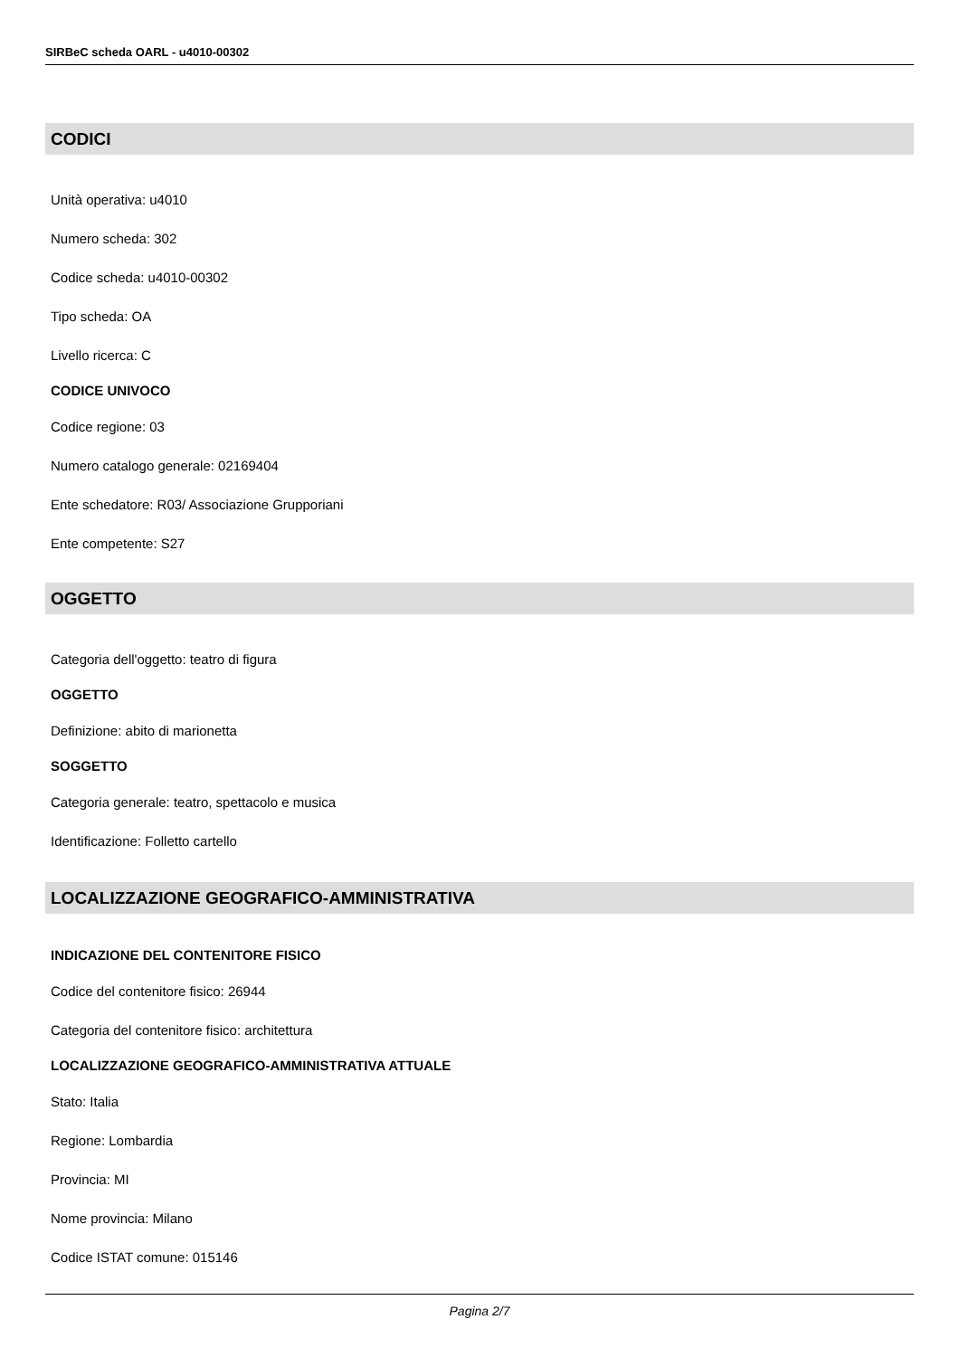SIRBeC scheda OARL - u4010-00302
CODICI
Unità operativa: u4010
Numero scheda: 302
Codice scheda: u4010-00302
Tipo scheda: OA
Livello ricerca: C
CODICE UNIVOCO
Codice regione: 03
Numero catalogo generale: 02169404
Ente schedatore: R03/ Associazione Grupporiani
Ente competente: S27
OGGETTO
Categoria dell'oggetto: teatro di figura
OGGETTO
Definizione: abito di marionetta
SOGGETTO
Categoria generale: teatro, spettacolo e musica
Identificazione: Folletto cartello
LOCALIZZAZIONE GEOGRAFICO-AMMINISTRATIVA
INDICAZIONE DEL CONTENITORE FISICO
Codice del contenitore fisico: 26944
Categoria del contenitore fisico: architettura
LOCALIZZAZIONE GEOGRAFICO-AMMINISTRATIVA ATTUALE
Stato: Italia
Regione: Lombardia
Provincia: MI
Nome provincia: Milano
Codice ISTAT comune: 015146
Pagina 2/7